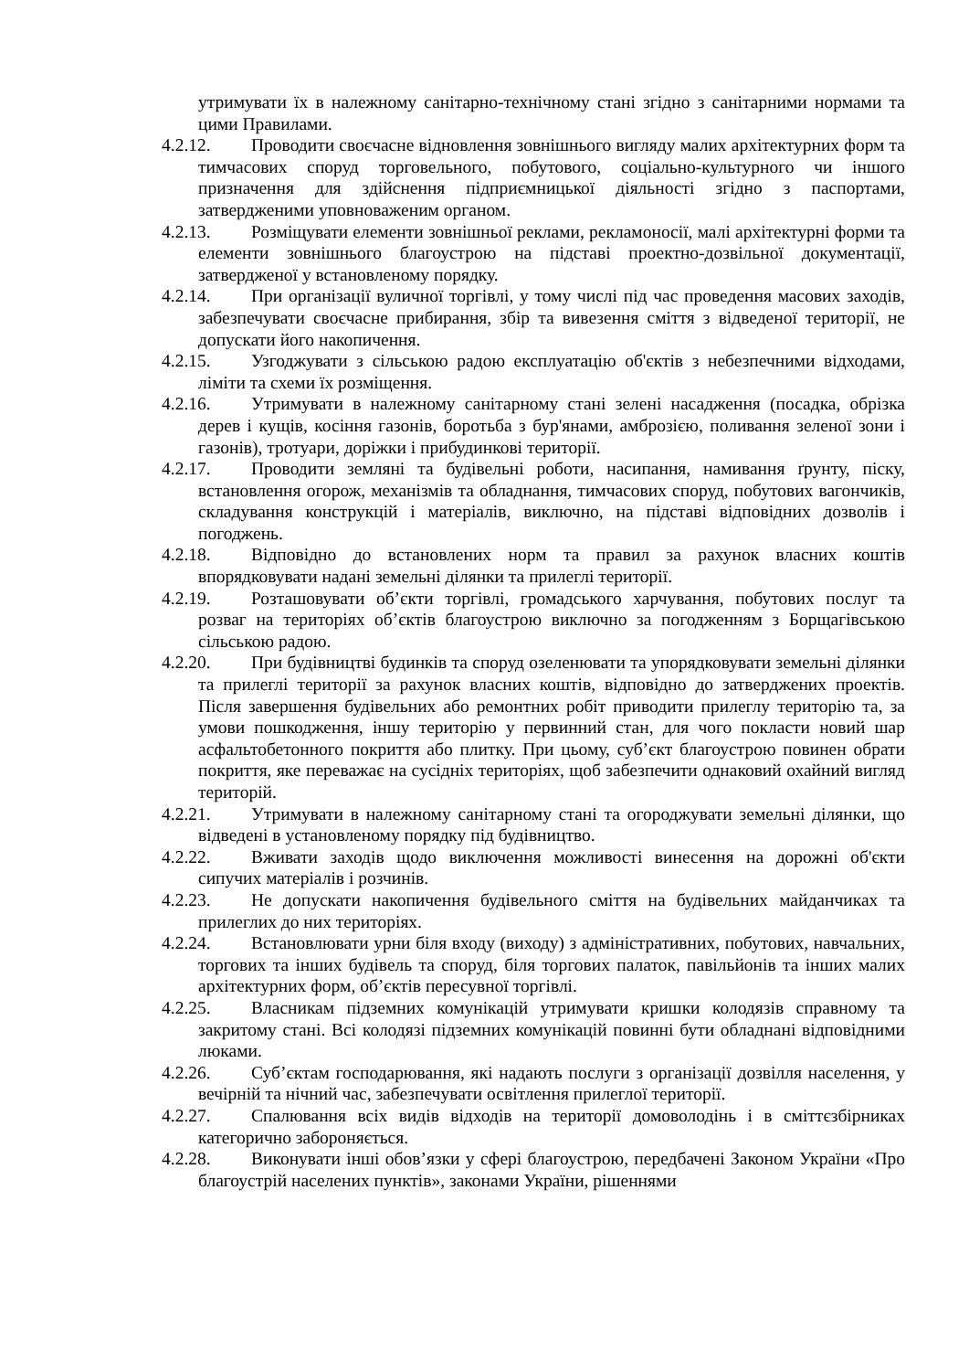утримувати їх в належному санітарно-технічному стані згідно з санітарними нормами та цими Правилами.
4.2.12. Проводити своєчасне відновлення зовнішнього вигляду малих архітектурних форм та тимчасових споруд торговельного, побутового, соціально-культурного чи іншого призначення для здійснення підприємницької діяльності згідно з паспортами, затвердженими уповноваженим органом.
4.2.13. Розміщувати елементи зовнішньої реклами, рекламоносії, малі архітектурні форми та елементи зовнішнього благоустрою на підставі проектно-дозвільної документації, затвердженої у встановленому порядку.
4.2.14. При організації вуличної торгівлі, у тому числі під час проведення масових заходів, забезпечувати своєчасне прибирання, збір та вивезення сміття з відведеної території, не допускати його накопичення.
4.2.15. Узгоджувати з сільською радою експлуатацію об'єктів з небезпечними відходами, ліміти та схеми їх розміщення.
4.2.16. Утримувати в належному санітарному стані зелені насадження (посадка, обрізка дерев і кущів, косіння газонів, боротьба з бур'янами, амброзією, поливання зеленої зони і газонів), тротуари, доріжки і прибудинкові території.
4.2.17. Проводити земляні та будівельні роботи, насипання, намивання ґрунту, піску, встановлення огорож, механізмів та обладнання, тимчасових споруд, побутових вагончиків, складування конструкцій і матеріалів, виключно, на підставі відповідних дозволів і погоджень.
4.2.18. Відповідно до встановлених норм та правил за рахунок власних коштів впорядковувати надані земельні ділянки та прилеглі території.
4.2.19. Розташовувати об’єкти торгівлі, громадського харчування, побутових послуг та розваг на територіях об’єктів благоустрою виключно за погодженням з Борщагівською сільською радою.
4.2.20. При будівництві будинків та споруд озеленювати та упорядковувати земельні ділянки та прилеглі території за рахунок власних коштів, відповідно до затверджених проектів. Після завершення будівельних або ремонтних робіт приводити прилеглу територію та, за умови пошкодження, іншу територію у первинний стан, для чого покласти новий шар асфальтобетонного покриття або плитку. При цьому, суб’єкт благоустрою повинен обрати покриття, яке переважає на сусідніх територіях, щоб забезпечити однаковий охайний вигляд територій.
4.2.21. Утримувати в належному санітарному стані та огороджувати земельні ділянки, що відведені в установленому порядку під будівництво.
4.2.22. Вживати заходів щодо виключення можливості винесення на дорожні об'єкти сипучих матеріалів і розчинів.
4.2.23. Не допускати накопичення будівельного сміття на будівельних майданчиках та прилеглих до них територіях.
4.2.24. Встановлювати урни біля входу (виходу) з адміністративних, побутових, навчальних, торгових та інших будівель та споруд, біля торгових палаток, павільйонів та інших малих архітектурних форм, об’єктів пересувної торгівлі.
4.2.25. Власникам підземних комунікацій утримувати кришки колодязів справному та закритому стані. Всі колодязі підземних комунікацій повинні бути обладнані відповідними люками.
4.2.26. Суб’єктам господарювання, які надають послуги з організації дозвілля населення, у вечірній та нічний час, забезпечувати освітлення прилеглої території.
4.2.27. Спалювання всіх видів відходів на території домоволодінь і в сміттєзбірниках категорично забороняється.
4.2.28. Виконувати інші обов’язки у сфері благоустрою, передбачені Законом України «Про благоустрій населених пунктів», законами України, рішеннями